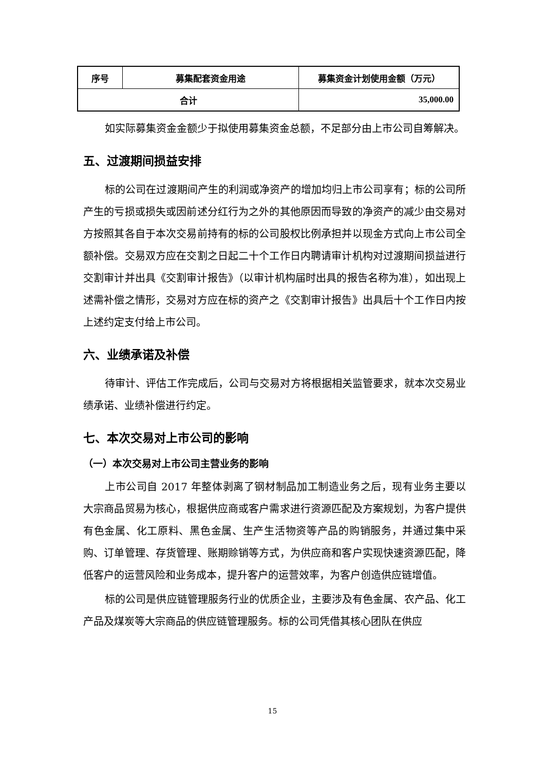| 序号 | 募集配套资金用途 | 募集资金计划使用金额（万元） |
| 合计 | | 35,000.00 |
如实际募集资金金额少于拟使用募集资金总额，不足部分由上市公司自筹解决。
五、过渡期间损益安排
标的公司在过渡期间产生的利润或净资产的增加均归上市公司享有；标的公司所产生的亏损或损失或因前述分红行为之外的其他原因而导致的净资产的减少由交易对方按照其各自于本次交易前持有的标的公司股权比例承担并以现金方式向上市公司全额补偿。交易双方应在交割之日起二十个工作日内聘请审计机构对过渡期间损益进行交割审计并出具《交割审计报告》（以审计机构届时出具的报告名称为准），如出现上述需补偿之情形，交易对方应在标的资产之《交割审计报告》出具后十个工作日内按上述约定支付给上市公司。
六、业绩承诺及补偿
待审计、评估工作完成后，公司与交易对方将根据相关监管要求，就本次交易业绩承诺、业绩补偿进行约定。
七、本次交易对上市公司的影响
（一）本次交易对上市公司主营业务的影响
上市公司自 2017 年整体剥离了钢材制品加工制造业务之后，现有业务主要以大宗商品贸易为核心，根据供应商或客户需求进行资源匹配及方案规划，为客户提供有色金属、化工原料、黑色金属、生产生活物资等产品的购销服务，并通过集中采购、订单管理、存货管理、账期赊销等方式，为供应商和客户实现快速资源匹配，降低客户的运营风险和业务成本，提升客户的运营效率，为客户创造供应链增值。
标的公司是供应链管理服务行业的优质企业，主要涉及有色金属、农产品、化工产品及煤炭等大宗商品的供应链管理服务。标的公司凭借其核心团队在供应
15